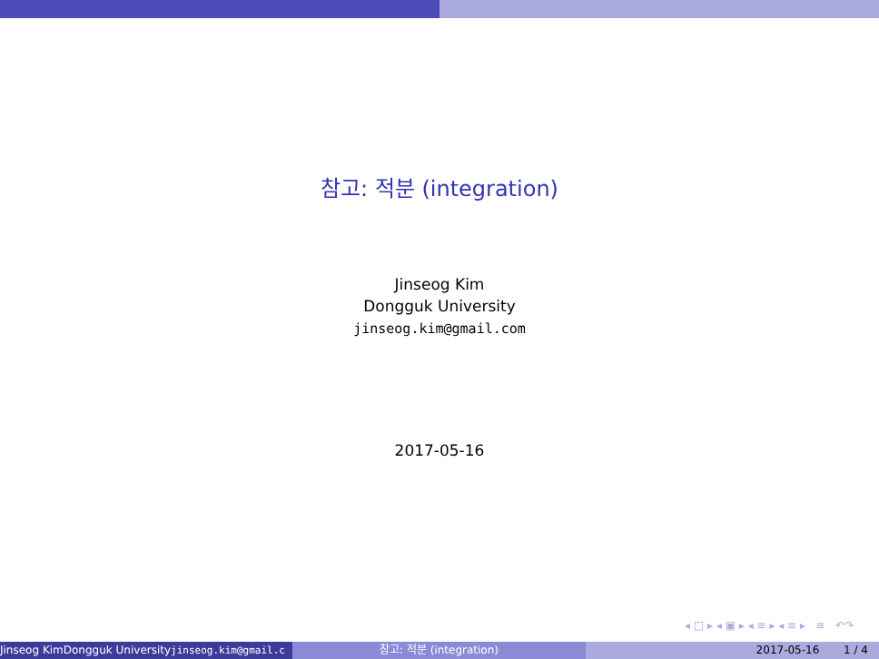참고: 적분 (integration)
Jinseog Kim
Dongguk University
jinseog.kim@gmail.com
2017-05-16
◂ □ ▸ ◂ ▣ ▸ ◂ ≡ ▸ ◂ ≡ ▸ ≡ ↶↷
Jinseog KimDongguk Universityjinseog.kim@gmail.c 참고: 적분 (integration) 2017-05-16 1 / 4